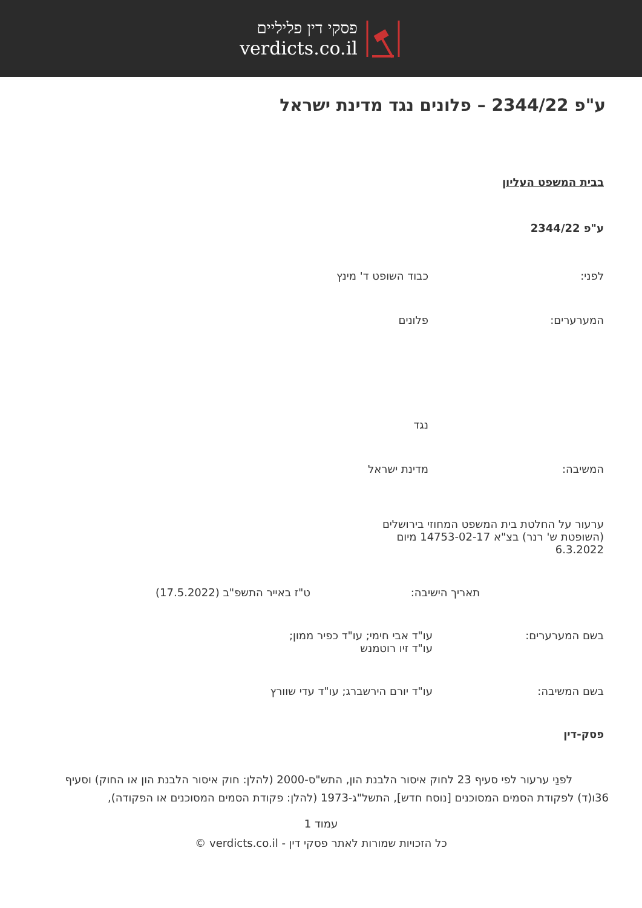פסקי דין פליליים
verdicts.co.il
ע"פ 2344/22 – פלונים נגד מדינת ישראל
בבית המשפט העליון
ע"פ 2344/22
לפני: כבוד השופט ד' מינץ
המערערים: פלונים
נגד
המשיבה: מדינת ישראל
ערעור על החלטת בית המשפט המחוזי בירושלים (השופטת ש' רנר) בצ"א 14753-02-17 מיום 6.3.2022
תאריך הישיבה: ט"ז באייר התשפ"ב (17.5.2022)
בשם המערערים: עו"ד אבי חימי; עו"ד כפיר ממון;
עו"ד זיו רוטמנש
בשם המשיבה: עו"ד יורם הירשברג; עו"ד עדי שוורץ
פסק-דין
לפנַי ערעור לפי סעיף 23 לחוק איסור הלבנת הון, התש"ס-2000 (להלן: חוק איסור הלבנת הון או החוק) וסעיף 36ו(ד) לפקודת הסמים המסוכנים [נוסח חדש], התשל"ג-1973 (להלן: פקודת הסמים המסוכנים או הפקודה),
עמוד 1
כל הזכויות שמורות לאתר פסקי דין - verdicts.co.il ©